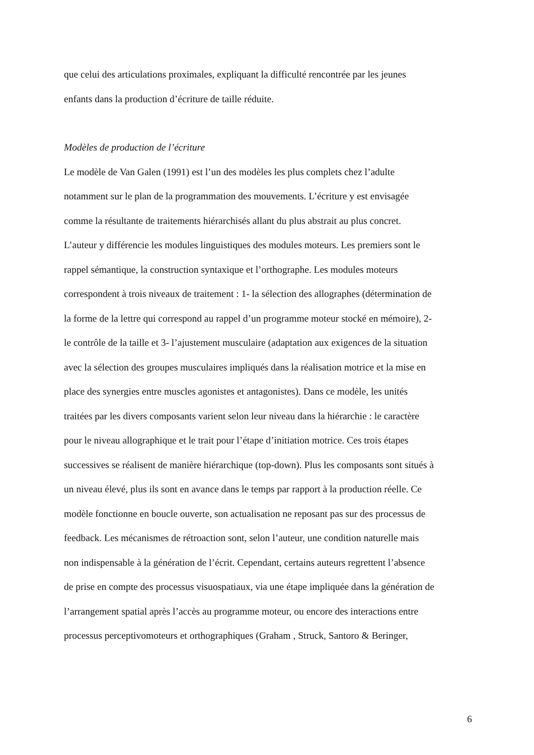que celui des articulations proximales, expliquant la difficulté rencontrée par les jeunes
enfants dans la production d’écriture de taille réduite.
Modèles de production de l’écriture
Le modèle de Van Galen (1991) est l’un des modèles les plus complets chez l’adulte
notamment sur le plan de la programmation des mouvements. L’écriture y est envisagée
comme la résultante de traitements hiérarchisés allant du plus abstrait au plus concret.
L’auteur y différencie les modules linguistiques des modules moteurs. Les premiers sont le
rappel sémantique, la construction syntaxique et l’orthographe. Les modules moteurs
correspondent à trois niveaux de traitement : 1- la sélection des allographes (détermination de
la forme de la lettre qui correspond au rappel d’un programme moteur stocké en mémoire), 2-
le contrôle de la taille et 3- l’ajustement musculaire (adaptation aux exigences de la situation
avec la sélection des groupes musculaires impliqués dans la réalisation motrice et la mise en
place des synergies entre muscles agonistes et antagonistes). Dans ce modèle, les unités
traitées par les divers composants varient selon leur niveau dans la hiérarchie : le caractère
pour le niveau allographique et le trait pour l’étape d’initiation motrice. Ces trois étapes
successives se réalisent de manière hiérarchique (top-down). Plus les composants sont situés à
un niveau élevé, plus ils sont en avance dans le temps par rapport à la production réelle. Ce
modèle fonctionne en boucle ouverte, son actualisation ne reposant pas sur des processus de
feedback. Les mécanismes de rétroaction sont, selon l’auteur, une condition naturelle mais
non indispensable à la génération de l’écrit. Cependant, certains auteurs regrettent l’absence
de prise en compte des processus visuospatiaux, via une étape impliquée dans la génération de
l’arrangement spatial après l’accès au programme moteur, ou encore des interactions entre
processus perceptivomoteurs et orthographiques (Graham , Struck, Santoro & Beringer,
6